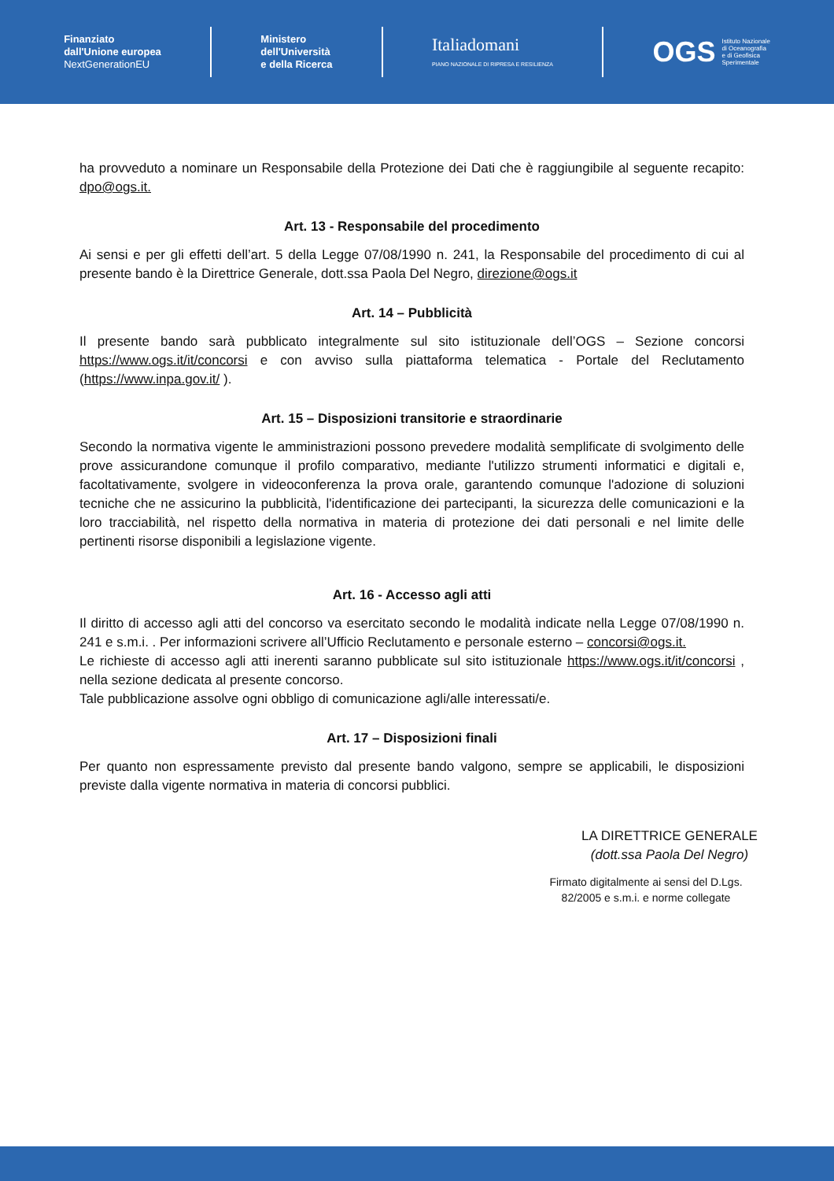Finanziato
dall'Unione europea
NextGenerationEU
Ministero
dell'Università
e della Ricerca
Italiadomani
PIANO NAZIONALE DI RIPRESA E RESILIENZA
OGS Istituto Nazionale
di Oceanografia
e di Geofisica
Sperimentale
ha provveduto a nominare un Responsabile della Protezione dei Dati che è raggiungibile al seguente recapito: dpo@ogs.it.
Art. 13 - Responsabile del procedimento
Ai sensi e per gli effetti dell’art. 5 della Legge 07/08/1990 n. 241, la Responsabile del procedimento di cui al presente bando è la Direttrice Generale, dott.ssa Paola Del Negro, direzione@ogs.it
Art. 14 – Pubblicità
Il presente bando sarà pubblicato integralmente sul sito istituzionale dell’OGS – Sezione concorsi https://www.ogs.it/it/concorsi e con avviso sulla piattaforma telematica - Portale del Reclutamento (https://www.inpa.gov.it/ ).
Art. 15 – Disposizioni transitorie e straordinarie
Secondo la normativa vigente le amministrazioni possono prevedere modalità semplificate di svolgimento delle prove assicurandone comunque il profilo comparativo, mediante l'utilizzo strumenti informatici e digitali e, facoltativamente, svolgere in videoconferenza la prova orale, garantendo comunque l'adozione di soluzioni tecniche che ne assicurino la pubblicità, l'identificazione dei partecipanti, la sicurezza delle comunicazioni e la loro tracciabilità, nel rispetto della normativa in materia di protezione dei dati personali e nel limite delle pertinenti risorse disponibili a legislazione vigente.
Art. 16 - Accesso agli atti
Il diritto di accesso agli atti del concorso va esercitato secondo le modalità indicate nella Legge 07/08/1990 n. 241 e s.m.i. . Per informazioni scrivere all’Ufficio Reclutamento e personale esterno – concorsi@ogs.it.
Le richieste di accesso agli atti inerenti saranno pubblicate sul sito istituzionale https://www.ogs.it/it/concorsi , nella sezione dedicata al presente concorso.
Tale pubblicazione assolve ogni obbligo di comunicazione agli/alle interessati/e.
Art. 17 – Disposizioni finali
Per quanto non espressamente previsto dal presente bando valgono, sempre se applicabili, le disposizioni previste dalla vigente normativa in materia di concorsi pubblici.
LA DIRETTRICE GENERALE
(dott.ssa Paola Del Negro)
Firmato digitalmente ai sensi del D.Lgs.
82/2005 e s.m.i. e norme collegate